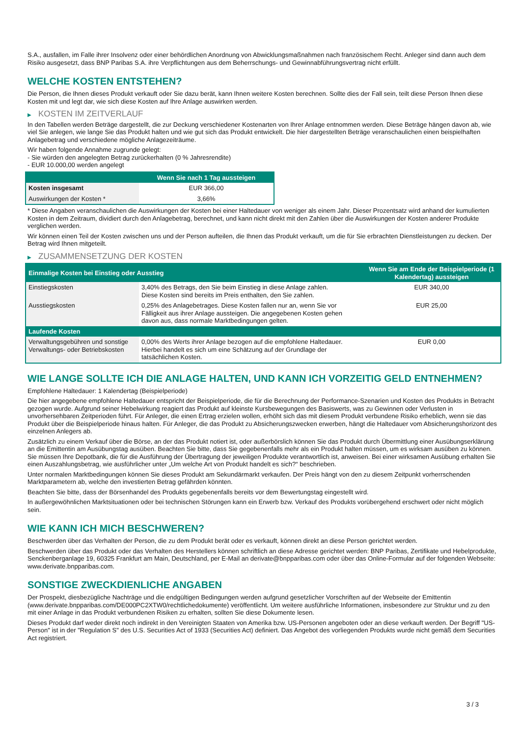S.A., ausfallen, im Falle ihrer Insolvenz oder einer behördlichen Anordnung von Abwicklungsmaßnahmen nach französischem Recht. Anleger sind dann auch dem Risiko ausgesetzt, dass BNP Paribas S.A. ihre Verpflichtungen aus dem Beherrschungs- und Gewinnabführungsvertrag nicht erfüllt.
WELCHE KOSTEN ENTSTEHEN?
Die Person, die Ihnen dieses Produkt verkauft oder Sie dazu berät, kann Ihnen weitere Kosten berechnen. Sollte dies der Fall sein, teilt diese Person Ihnen diese Kosten mit und legt dar, wie sich diese Kosten auf Ihre Anlage auswirken werden.
▶ KOSTEN IM ZEITVERLAUF
In den Tabellen werden Beträge dargestellt, die zur Deckung verschiedener Kostenarten von Ihrer Anlage entnommen werden. Diese Beträge hängen davon ab, wie viel Sie anlegen, wie lange Sie das Produkt halten und wie gut sich das Produkt entwickelt. Die hier dargestellten Beträge veranschaulichen einen beispielhaften Anlagebetrag und verschiedene mögliche Anlagezeiträume.
Wir haben folgende Annahme zugrunde gelegt:
- Sie würden den angelegten Betrag zurückerhalten (0 % Jahresrendite)
- EUR 10.000,00 werden angelegt
| | Wenn Sie nach 1 Tag aussteigen |
| --- | --- |
| Kosten insgesamt | EUR 366,00 |
| Auswirkungen der Kosten * | 3,66% |
* Diese Angaben veranschaulichen die Auswirkungen der Kosten bei einer Haltedauer von weniger als einem Jahr. Dieser Prozentsatz wird anhand der kumulierten Kosten in dem Zeitraum, dividiert durch den Anlagebetrag, berechnet, und kann nicht direkt mit den Zahlen über die Auswirkungen der Kosten anderer Produkte verglichen werden.
Wir können einen Teil der Kosten zwischen uns und der Person aufteilen, die Ihnen das Produkt verkauft, um die für Sie erbrachten Dienstleistungen zu decken. Der Betrag wird Ihnen mitgeteilt.
▶ ZUSAMMENSETZUNG DER KOSTEN
| Einmalige Kosten bei Einstieg oder Ausstieg | | Wenn Sie am Ende der Beispielperiode (1 Kalendertag) aussteigen |
| --- | --- | --- |
| Einstiegskosten | 3,40% des Betrags, den Sie beim Einstieg in diese Anlage zahlen. Diese Kosten sind bereits im Preis enthalten, den Sie zahlen. | EUR 340,00 |
| Ausstiegskosten | 0,25% des Anlagebetrages. Diese Kosten fallen nur an, wenn Sie vor Fälligkeit aus ihrer Anlage aussteigen. Die angegebenen Kosten gehen davon aus, dass normale Marktbedingungen gelten. | EUR 25,00 |
| Laufende Kosten | | |
| Verwaltungsgebühren und sonstige Verwaltungs- oder Betriebskosten | 0,00% des Werts ihrer Anlage bezogen auf die empfohlene Haltedauer. Hierbei handelt es sich um eine Schätzung auf der Grundlage der tatsächlichen Kosten. | EUR 0,00 |
WIE LANGE SOLLTE ICH DIE ANLAGE HALTEN, UND KANN ICH VORZEITIG GELD ENTNEHMEN?
Empfohlene Haltedauer: 1 Kalendertag (Beispielperiode)
Die hier angegebene empfohlene Haltedauer entspricht der Beispielperiode, die für die Berechnung der Performance-Szenarien und Kosten des Produkts in Betracht gezogen wurde. Aufgrund seiner Hebelwirkung reagiert das Produkt auf kleinste Kursbewegungen des Basiswerts, was zu Gewinnen oder Verlusten in unvorhersehbaren Zeitperioden führt. Für Anleger, die einen Ertrag erzielen wollen, erhöht sich das mit diesem Produkt verbundene Risiko erheblich, wenn sie das Produkt über die Beispielperiode hinaus halten. Für Anleger, die das Produkt zu Absicherungszwecken erwerben, hängt die Haltedauer vom Absicherungshorizont des einzelnen Anlegers ab.
Zusätzlich zu einem Verkauf über die Börse, an der das Produkt notiert ist, oder außerbörslich können Sie das Produkt durch Übermittlung einer Ausübungserklärung an die Emittentin am Ausübungstag ausüben. Beachten Sie bitte, dass Sie gegebenenfalls mehr als ein Produkt halten müssen, um es wirksam ausüben zu können. Sie müssen Ihre Depotbank, die für die Ausführung der Übertragung der jeweiligen Produkte verantwortlich ist, anweisen. Bei einer wirksamen Ausübung erhalten Sie einen Auszahlungsbetrag, wie ausführlicher unter „Um welche Art von Produkt handelt es sich?“ beschrieben.
Unter normalen Marktbedingungen können Sie dieses Produkt am Sekundärmarkt verkaufen. Der Preis hängt von den zu diesem Zeitpunkt vorherrschenden Marktparametern ab, welche den investierten Betrag gefährden könnten.
Beachten Sie bitte, dass der Börsenhandel des Produkts gegebenenfalls bereits vor dem Bewertungstag eingestellt wird.
In außergewöhnlichen Marktsituationen oder bei technischen Störungen kann ein Erwerb bzw. Verkauf des Produkts vorübergehend erschwert oder nicht möglich sein.
WIE KANN ICH MICH BESCHWEREN?
Beschwerden über das Verhalten der Person, die zu dem Produkt berät oder es verkauft, können direkt an diese Person gerichtet werden.
Beschwerden über das Produkt oder das Verhalten des Herstellers können schriftlich an diese Adresse gerichtet werden: BNP Paribas, Zertifikate und Hebelprodukte, Senckenberganlage 19, 60325 Frankfurt am Main, Deutschland, per E-Mail an derivate@bnpparibas.com oder über das Online-Formular auf der folgenden Webseite: www.derivate.bnpparibas.com.
SONSTIGE ZWECKDIENLICHE ANGABEN
Der Prospekt, diesbezügliche Nachträge und die endgültigen Bedingungen werden aufgrund gesetzlicher Vorschriften auf der Webseite der Emittentin (www.derivate.bnpparibas.com/DE000PC2XTW0/rechtlichedokumente) veröffentlicht. Um weitere ausführliche Informationen, insbesondere zur Struktur und zu den mit einer Anlage in das Produkt verbundenen Risiken zu erhalten, sollten Sie diese Dokumente lesen.
Dieses Produkt darf weder direkt noch indirekt in den Vereinigten Staaten von Amerika bzw. US-Personen angeboten oder an diese verkauft werden. Der Begriff "US-Person" ist in der "Regulation S" des U.S. Securities Act of 1933 (Securities Act) definiert. Das Angebot des vorliegenden Produkts wurde nicht gemäß dem Securities Act registriert.
3 / 3